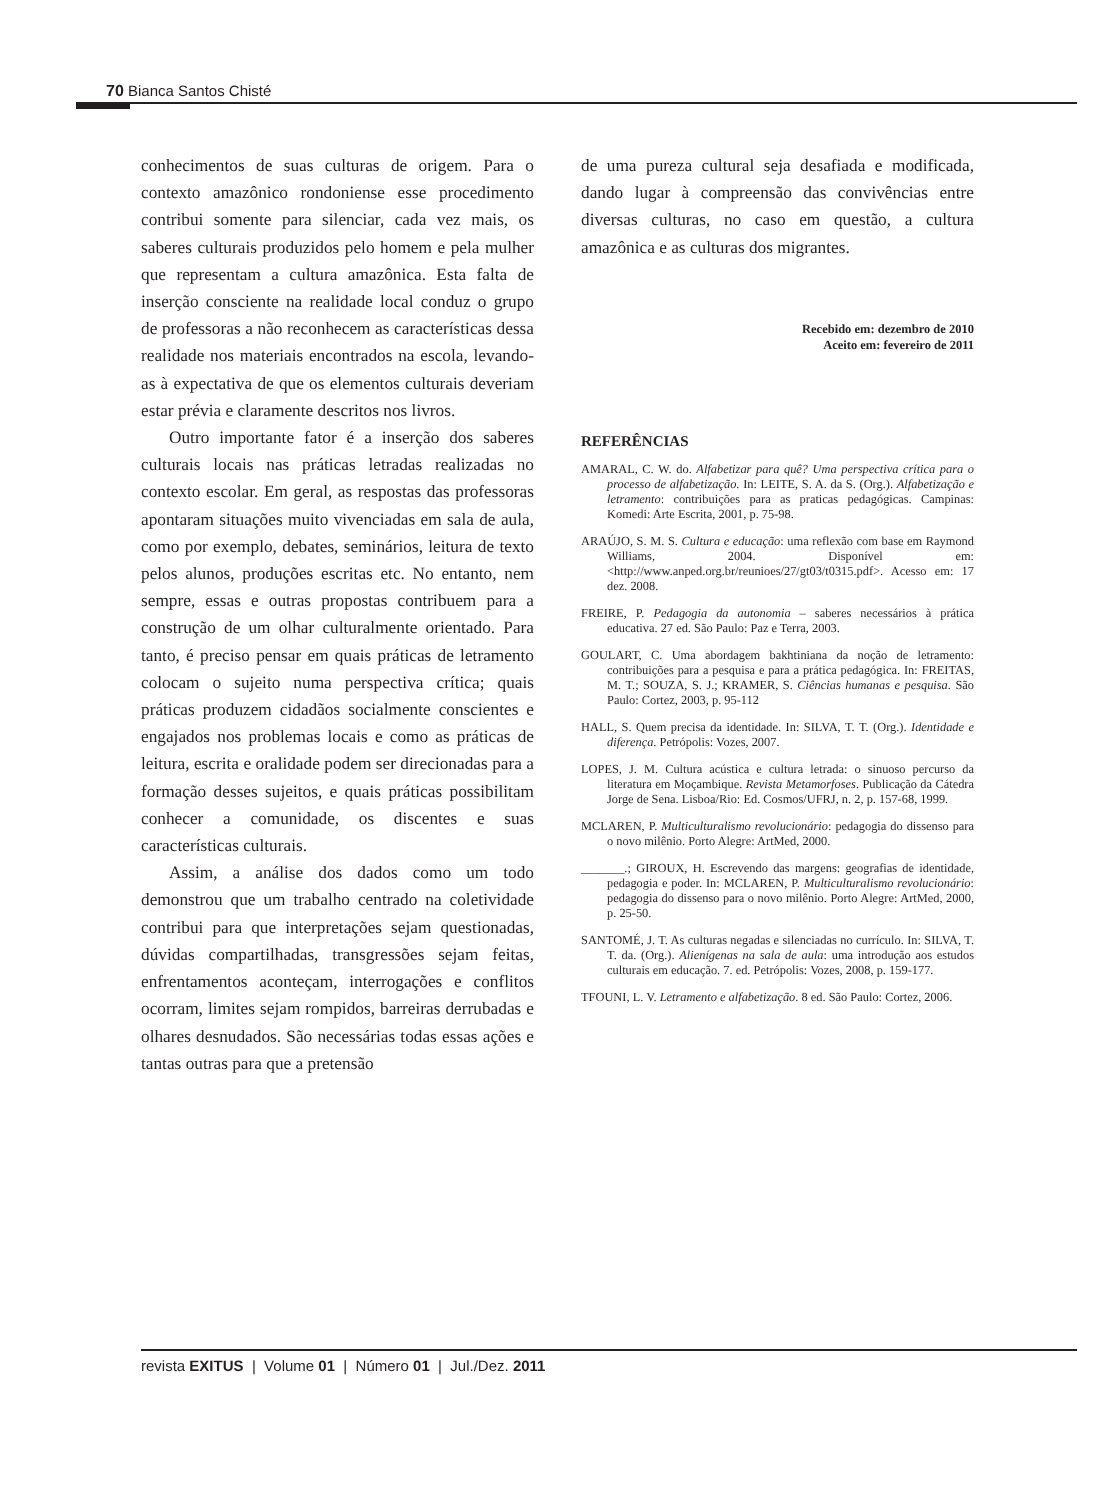70 Bianca Santos Chisté
conhecimentos de suas culturas de origem. Para o contexto amazônico rondoniense esse procedimento contribui somente para silenciar, cada vez mais, os saberes culturais produzidos pelo homem e pela mulher que representam a cultura amazônica. Esta falta de inserção consciente na realidade local conduz o grupo de professoras a não reconhecem as características dessa realidade nos materiais encontrados na escola, levando-as à expectativa de que os elementos culturais deveriam estar prévia e claramente descritos nos livros.
Outro importante fator é a inserção dos saberes culturais locais nas práticas letradas realizadas no contexto escolar. Em geral, as respostas das professoras apontaram situações muito vivenciadas em sala de aula, como por exemplo, debates, seminários, leitura de texto pelos alunos, produções escritas etc. No entanto, nem sempre, essas e outras propostas contribuem para a construção de um olhar culturalmente orientado. Para tanto, é preciso pensar em quais práticas de letramento colocam o sujeito numa perspectiva crítica; quais práticas produzem cidadãos socialmente conscientes e engajados nos problemas locais e como as práticas de leitura, escrita e oralidade podem ser direcionadas para a formação desses sujeitos, e quais práticas possibilitam conhecer a comunidade, os discentes e suas características culturais.
Assim, a análise dos dados como um todo demonstrou que um trabalho centrado na coletividade contribui para que interpretações sejam questionadas, dúvidas compartilhadas, transgressões sejam feitas, enfrentamentos aconteçam, interrogações e conflitos ocorram, limites sejam rompidos, barreiras derrubadas e olhares desnudados. São necessárias todas essas ações e tantas outras para que a pretensão
de uma pureza cultural seja desafiada e modificada, dando lugar à compreensão das convivências entre diversas culturas, no caso em questão, a cultura amazônica e as culturas dos migrantes.
Recebido em: dezembro de 2010
Aceito em: fevereiro de 2011
REFERÊNCIAS
AMARAL, C. W. do. Alfabetizar para quê? Uma perspectiva crítica para o processo de alfabetização. In: LEITE, S. A. da S. (Org.). Alfabetização e letramento: contribuições para as praticas pedagógicas. Campinas: Komedi: Arte Escrita, 2001, p. 75-98.
ARAÚJO, S. M. S. Cultura e educação: uma reflexão com base em Raymond Williams, 2004. Disponível em: <http://www.anped.org.br/reunioes/27/gt03/t0315.pdf>. Acesso em: 17 dez. 2008.
FREIRE, P. Pedagogia da autonomia – saberes necessários à prática educativa. 27 ed. São Paulo: Paz e Terra, 2003.
GOULART, C. Uma abordagem bakhtiniana da noção de letramento: contribuições para a pesquisa e para a prática pedagógica. In: FREITAS, M. T.; SOUZA, S. J.; KRAMER, S. Ciências humanas e pesquisa. São Paulo: Cortez, 2003, p. 95-112
HALL, S. Quem precisa da identidade. In: SILVA, T. T. (Org.). Identidade e diferença. Petrópolis: Vozes, 2007.
LOPES, J. M. Cultura acústica e cultura letrada: o sinuoso percurso da literatura em Moçambique. Revista Metamorfoses. Publicação da Cátedra Jorge de Sena. Lisboa/Rio: Ed. Cosmos/UFRJ, n. 2, p. 157-68, 1999.
MCLAREN, P. Multiculturalismo revolucionário: pedagogia do dissenso para o novo milênio. Porto Alegre: ArtMed, 2000.
_______.; GIROUX, H. Escrevendo das margens: geografias de identidade, pedagogia e poder. In: MCLAREN, P. Multiculturalismo revolucionário: pedagogia do dissenso para o novo milênio. Porto Alegre: ArtMed, 2000, p. 25-50.
SANTOMÉ, J. T. As culturas negadas e silenciadas no currículo. In: SILVA, T. T. da. (Org.). Alienígenas na sala de aula: uma introdução aos estudos culturais em educação. 7. ed. Petrópolis: Vozes, 2008, p. 159-177.
TFOUNI, L. V. Letramento e alfabetização. 8 ed. São Paulo: Cortez, 2006.
revista EXITUS | Volume 01 | Número 01 | Jul./Dez. 2011